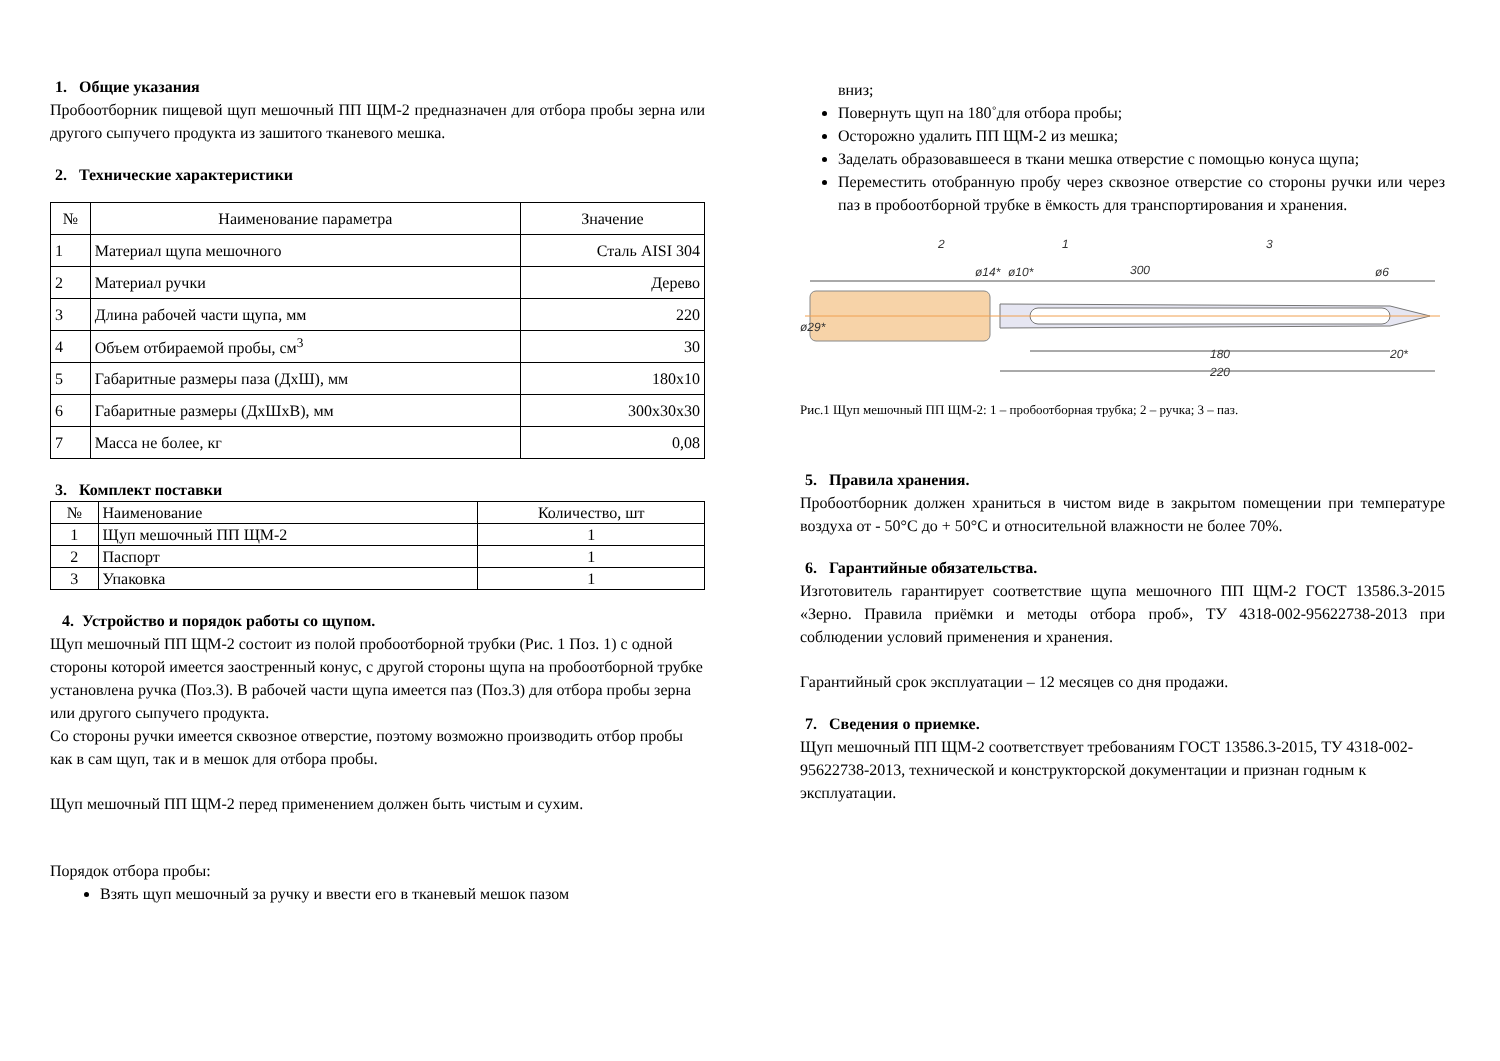1. Общие указания
Пробоотборник пищевой щуп мешочный ПП ЩМ-2 предназначен для отбора пробы зерна или другого сыпучего продукта из зашитого тканевого мешка.
2. Технические характеристики
| № | Наименование параметра | Значение |
| --- | --- | --- |
| 1 | Материал щупа мешочного | Сталь AISI 304 |
| 2 | Материал ручки | Дерево |
| 3 | Длина рабочей части щупа, мм | 220 |
| 4 | Объем отбираемой пробы, см<sup>3</sup> | 30 |
| 5 | Габаритные размеры паза (ДхШ), мм | 180x10 |
| 6 | Габаритные размеры (ДхШхВ), мм | 300x30x30 |
| 7 | Масса не более, кг | 0,08 |
3. Комплект поставки
| № | Наименование | Количество, шт |
| --- | --- | --- |
| 1 | Щуп мешочный ПП ЩМ-2 | 1 |
| 2 | Паспорт | 1 |
| 3 | Упаковка | 1 |
4. Устройство и порядок работы со щупом.
Щуп мешочный ПП ЩМ-2 состоит из полой пробоотборной трубки (Рис. 1 Поз. 1) с одной стороны которой имеется заостренный конус, с другой стороны щупа на пробоотборной трубке установлена ручка (Поз.3). В рабочей части щупа имеется паз (Поз.3) для отбора пробы зерна или другого сыпучего продукта.
Со стороны ручки имеется сквозное отверстие, поэтому возможно производить отбор пробы как в сам щуп, так и в мешок для отбора пробы.
Щуп мешочный ПП ЩМ-2 перед применением должен быть чистым и сухим.
Порядок отбора пробы:
Взять щуп мешочный за ручку и ввести его в тканевый мешок пазом
вниз;
Повернуть щуп на 180˚для отбора пробы;
Осторожно удалить ПП ЩМ-2 из мешка;
Заделать образовавшееся в ткани мешка отверстие с помощью конуса щупа;
Переместить отобранную пробу через сквозное отверстие со стороны ручки или через паз в пробоотборной трубке в ёмкость для транспортирования и хранения.
2
1
3
300
180
220
20*
ø29*
ø14*
ø10*
ø6
Рис.1 Щуп мешочный ПП ЩМ-2: 1 – пробоотборная трубка; 2 – ручка; 3 – паз.
5. Правила хранения.
Пробоотборник должен храниться в чистом виде в закрытом помещении при температуре воздуха от - 50°С до + 50°С и относительной влажности не более 70%.
6. Гарантийные обязательства.
Изготовитель гарантирует соответствие щупа мешочного ПП ЩМ-2 ГОСТ 13586.3-2015 «Зерно. Правила приёмки и методы отбора проб», ТУ 4318-002-95622738-2013 при соблюдении условий применения и хранения.
Гарантийный срок эксплуатации – 12 месяцев со дня продажи.
7. Сведения о приемке.
Щуп мешочный ПП ЩМ-2 соответствует требованиям ГОСТ 13586.3-2015, ТУ 4318-002-95622738-2013, технической и конструкторской документации и признан годным к эксплуатации.